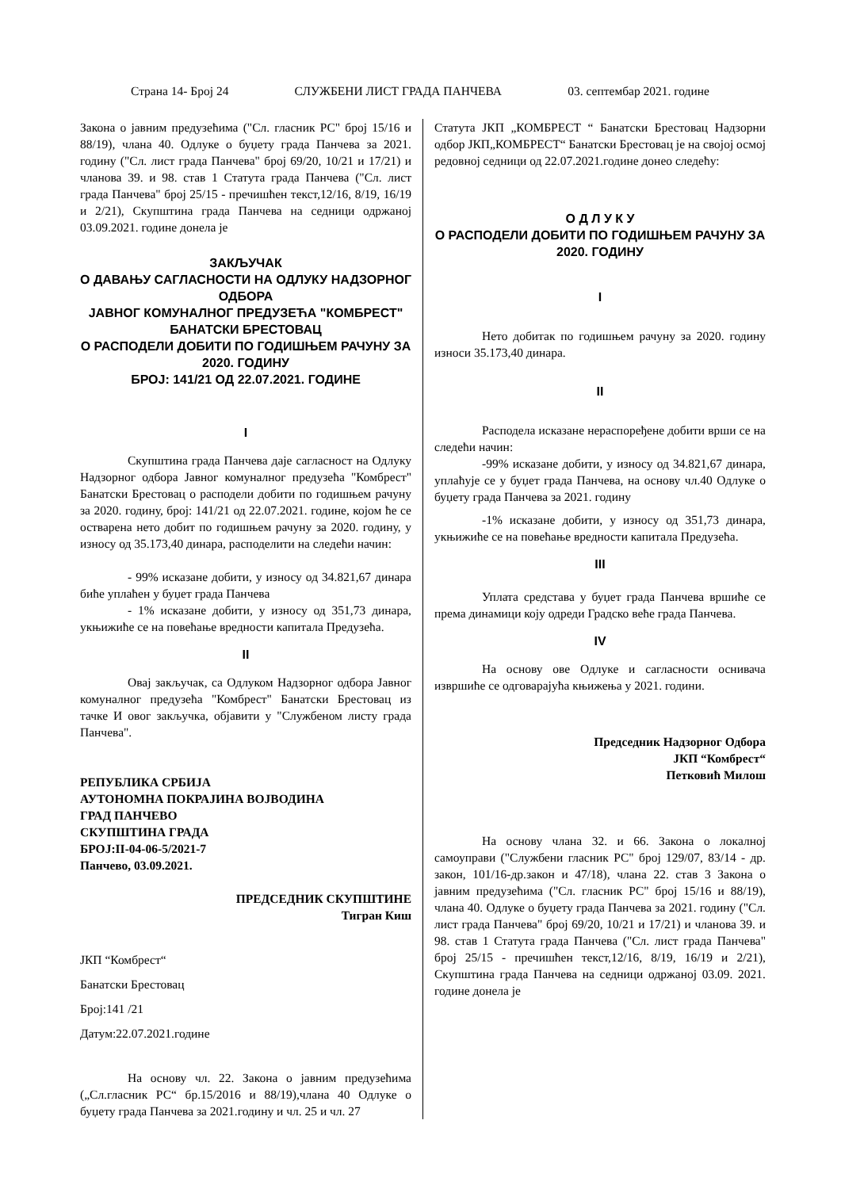Страна 14- Број 24 СЛУЖБЕНИ ЛИСТ ГРАДА ПАНЧЕВА 03. септембар 2021. године
Закона о јавним предузећима ("Сл. гласник РС" број 15/16 и 88/19), члана 40. Одлуке о буџету града Панчева за 2021. годину ("Сл. лист града Панчева" број 69/20, 10/21 и 17/21) и чланова 39. и 98. став 1 Статута града Панчева ("Сл. лист града Панчева" број 25/15 - пречишћен текст,12/16, 8/19, 16/19 и 2/21), Скупштина града Панчева на седници одржаној 03.09.2021. године донела је
ЗАКЉУЧАК
О ДАВАЊУ САГЛАСНОСТИ НА ОДЛУКУ НАДЗОРНОГ ОДБОРА
ЈАВНОГ КОМУНАЛНОГ ПРЕДУЗЕЋА "КОМБРЕСТ" БАНАТСКИ БРЕСТОВАЦ
О РАСПОДЕЛИ ДОБИТИ ПО ГОДИШЊЕМ РАЧУНУ ЗА 2020. ГОДИНУ
БРОЈ: 141/21 ОД 22.07.2021. ГОДИНЕ
I
Скупштина града Панчева даје сагласност на Одлуку Надзорног одбора Јавног комуналног предузећа "Комбрест" Банатски Брестовац о расподели добити по годишњем рачуну за 2020. годину, број: 141/21 од 22.07.2021. године, којом ће се остварена нето добит по годишњем рачуну за 2020. годину, у износу од 35.173,40 динара, расподелити на следећи начин:
- 99% исказане добити, у износу од 34.821,67 динара биће уплаћен у буџет града Панчева
- 1% исказане добити, у износу од 351,73 динара, укњижиће се на повећање вредности капитала Предузећа.
II
Овај закључак, са Одлуком Надзорног одбора Јавног комуналног предузећа "Комбрест" Банатски Брестовац из тачке И овог закључка, објавити у "Службеном листу града Панчева".
РЕПУБЛИКА СРБИЈА
АУТОНОМНА ПОКРАЈИНА ВОЈВОДИНА
ГРАД ПАНЧЕВО
СКУПШТИНА ГРАДА
БРОЈ:II-04-06-5/2021-7
Панчево, 03.09.2021.
ПРЕДСЕДНИК СКУПШТИНЕ
Тигран Киш
ЈКП “Комбрест“
Банатски Брестовац
Број:141 /21
Датум:22.07.2021.године
На основу чл. 22. Закона о јавним предузећима („Сл.гласник РС“ бр.15/2016 и 88/19),члана 40 Одлуке о буџету града Панчева за 2021.годину и чл. 25 и чл. 27
Статута ЈКП „КОМБРЕСТ “ Банатски Брестовац Надзорни одбор ЈКП„КОМБРЕСТ“ Банатски Брестовац је на својој осмој редовној седници од 22.07.2021.године донео следећу:
О Д Л У К У
О РАСПОДЕЛИ ДОБИТИ ПО ГОДИШЊЕМ РАЧУНУ ЗА 2020. ГОДИНУ
I
Нето добитак по годишњем рачуну за 2020. годину износи 35.173,40 динара.
II
Расподела исказане нераспоређене добити врши се на следећи начин:
-99% исказане добити, у износу од 34.821,67 динара, уплаћује се у буџет града Панчева, на основу чл.40 Одлуке о буџету града Панчева за 2021. годину
-1% исказане добити, у износу од 351,73 динара, укњижиће се на повећање вредности капитала Предузећа.
III
Уплата средстава у буџет града Панчева вршиће се према динамици коју одреди Градско веће града Панчева.
IV
На основу ове Одлуке и сагласности оснивача извршиће се одговарајућа књижења у 2021. години.
Председник Надзорног Одбора
ЈКП “Комбрест“
Петковић Милош
На основу члана 32. и 66. Закона о локалној самоуправи ("Службени гласник РС" број 129/07, 83/14 - др. закон, 101/16-др.закон и 47/18), члана 22. став 3 Закона о јавним предузећима ("Сл. гласник РС" број 15/16 и 88/19), члана 40. Одлуке о буџету града Панчева за 2021. годину ("Сл. лист града Панчева" број 69/20, 10/21 и 17/21) и чланова 39. и 98. став 1 Статута града Панчева ("Сл. лист града Панчева" број 25/15 - пречишћен текст,12/16, 8/19, 16/19 и 2/21), Скупштина града Панчева на седници одржаној 03.09. 2021. године донела је